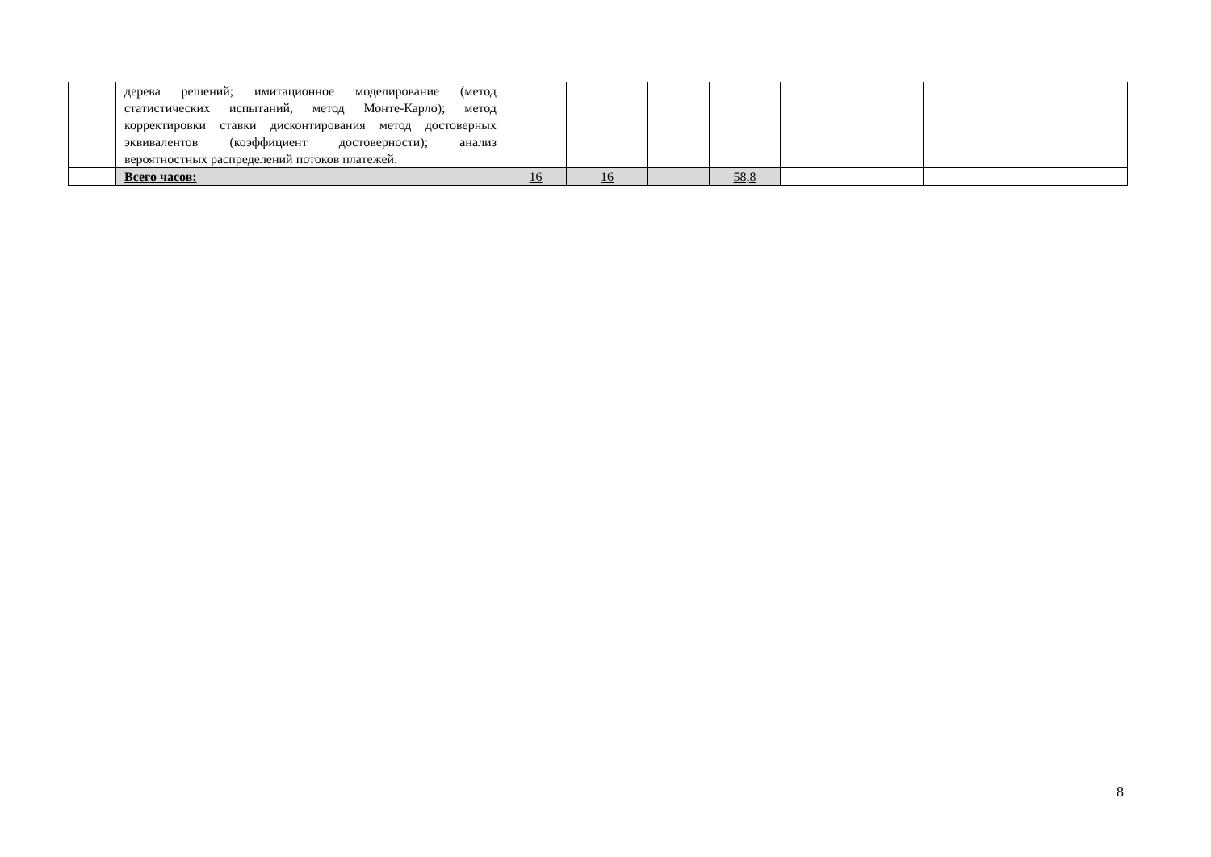| | дерева решений; имитационное моделирование (метод статистических испытаний, метод Монте-Карло); метод корректировки ставки дисконтирования метод достоверных эквивалентов (коэффициент достоверности); анализ вероятностных распределений потоков платежей. | | | | | | |
| | Всего часов: | 16 | 16 | | 58,8 | | |
8